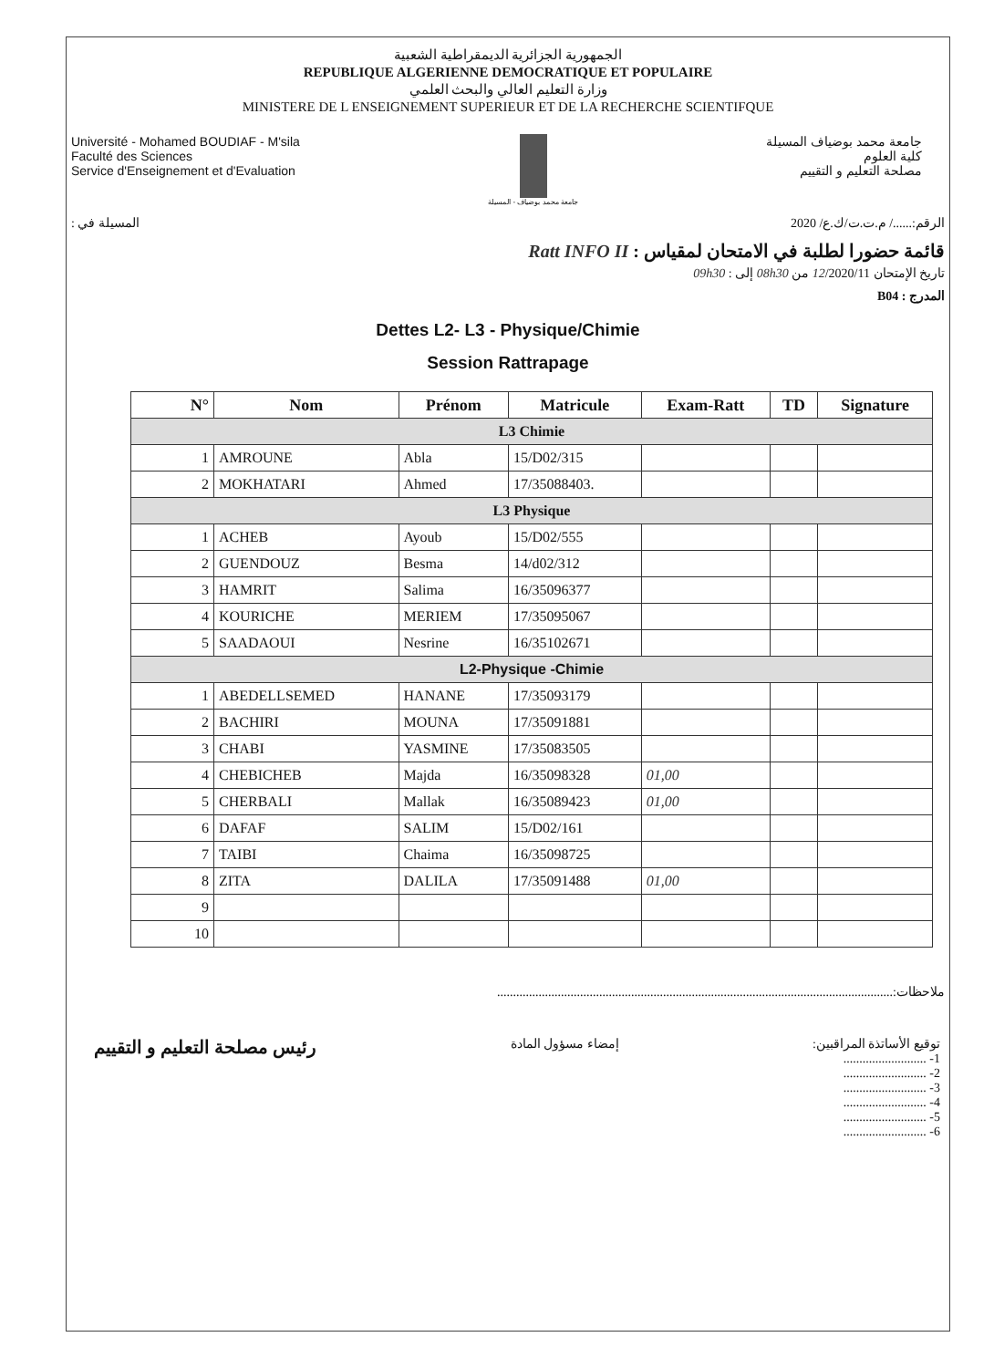الجمهورية الجزائرية الديمقراطية الشعبية
REPUBLIQUE ALGERIENNE DEMOCRATIQUE ET POPULAIRE
وزارة التعليم العالي والبحث العلمي
MINISTERE DE L ENSEIGNEMENT SUPERIEUR ET DE LA RECHERCHE SCIENTIFQUE
Université - Mohamed BOUDIAF - M'sila
Faculté des Sciences
Service d'Enseignement et d'Evaluation
جامعة محمد بوضياف - المسيلة
جامعة محمد بوضياف المسيلة
كلية العلوم
مصلحة التعليم و التقييم
الرقم:....../ م.ت.ت/ك.ع/ 2020 المسيلة في :
قائمة حضورا لطلبة في الامتحان لمقياس : Ratt INFO II
تاريخ الإمتحان 12/2020/11 من 08h30 إلى : 09h30
المدرج : B04
Dettes L2- L3 - Physique/Chimie
Session Rattrapage
| N° | Nom | Prénom | Matricule | Exam-Ratt | TD | Signature |
| --- | --- | --- | --- | --- | --- | --- |
| L3 Chimie | | | | | | |
| 1 | AMROUNE | Abla | 15/D02/315 | | | |
| 2 | MOKHATARI | Ahmed | 17/35088403. | | | |
| L3 Physique | | | | | | |
| 1 | ACHEB | Ayoub | 15/D02/555 | | | |
| 2 | GUENDOUZ | Besma | 14/d02/312 | | | |
| 3 | HAMRIT | Salima | 16/35096377 | | | |
| 4 | KOURICHE | MERIEM | 17/35095067 | | | |
| 5 | SAADAOUI | Nesrine | 16/35102671 | | | |
| L2-Physique -Chimie | | | | | | |
| 1 | ABEDELLSEMED | HANANE | 17/35093179 | | | |
| 2 | BACHIRI | MOUNA | 17/35091881 | | | |
| 3 | CHABI | YASMINE | 17/35083505 | | | |
| 4 | CHEBICHEB | Majda | 16/35098328 | 01,00 | | |
| 5 | CHERBALI | Mallak | 16/35089423 | 01,00 | | |
| 6 | DAFAF | SALIM | 15/D02/161 | | | |
| 7 | TAIBI | Chaima | 16/35098725 | | | |
| 8 | ZITA | DALILA | 17/35091488 | 01,00 | | |
| 9 | | | | | | |
| 10 | | | | | | |
ملاحظات:............................................................................................................................
رئيس مصلحة التعليم و التقييم
إمضاء مسؤول المادة توقيع الأساتذة المراقبين:
1- ..........................
2- ..........................
3- ..........................
4- ..........................
5- ..........................
6- ..........................